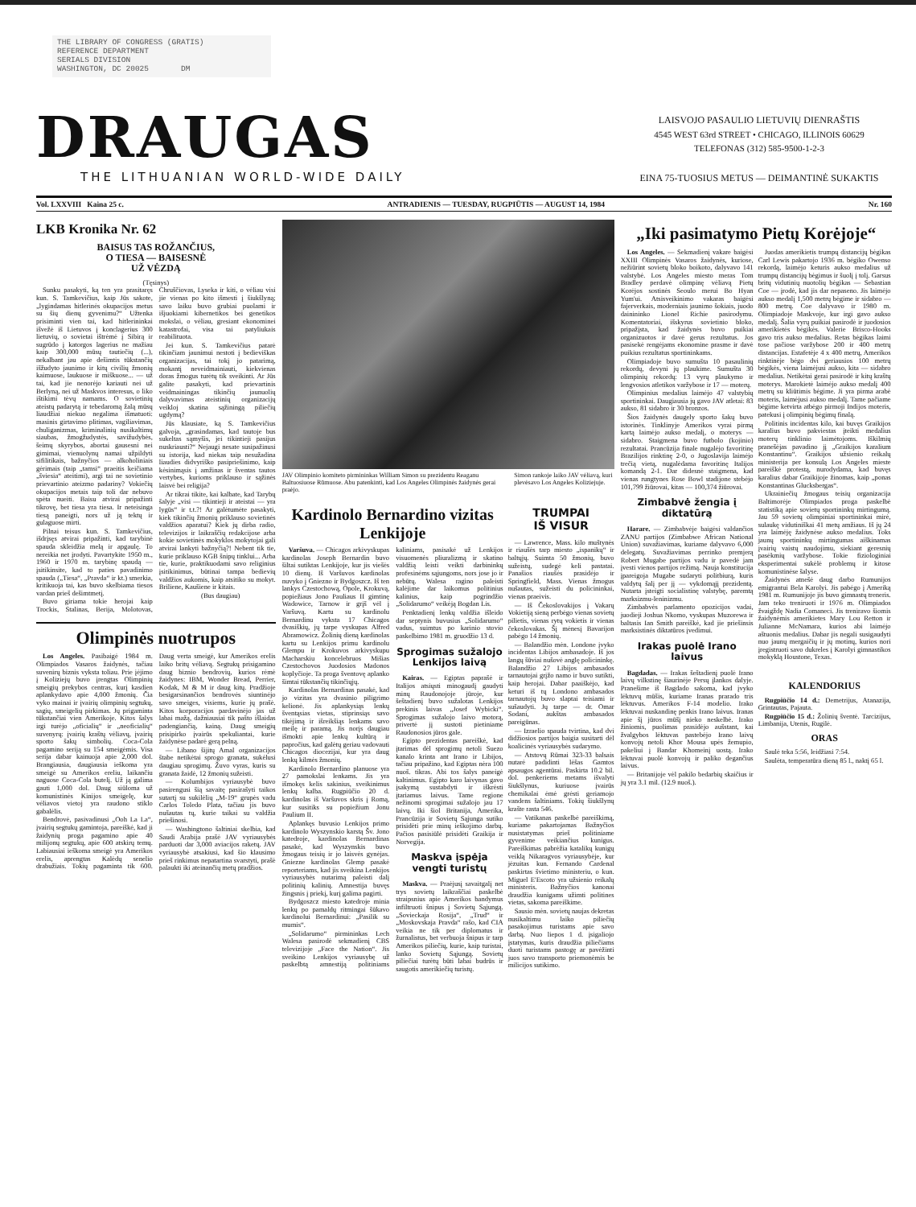THE LIBRARY OF CONGRESS (GRATIS)
REFERENCE DEPARTMENT
SERIALS DIVISION
WASHINGTON, DC 20025 DM
DRAUGAS
THE LITHUANIAN WORLD-WIDE DAILY
LAISVOJO PASAULIO LIETUVIŲ DIENRAŠTIS
4545 WEST 63rd STREET • CHICAGO, ILLINOIS 60629
TELEFONAS (312) 585-9500-1-2-3
EINA 75-TUOSIUS METUS — DEIMANTINĖ SUKAKTIS
Vol. LXXVIII Kaina 25 c. ANTRADIENIS — TUESDAY, RUGPIŪTIS — AUGUST 14, 1984 Nr. 160
LKB Kronika Nr. 62
BAISUS TAS ROŽANČIUS,
O TIESA — BAISESNĖ
UŽ VĖZDĄ
(Tęsinys)
Sunku pasakyti, ką ten yra prasitaręs kun. S. Tamkevičius, kaip Jūs sakote, „lygindamas hitlerinės okupacijos metus su šių dienų gyvenimu?“ Užtenka prisiminti vien tai, kad hitlerininkai išvežė iš Lietuvos į konclagerius 300 lietuvių, o sovietai ištrėmė į Sibirą ir sugrūdo į katorgos lagerius ne mažiau kaip 300,000 mūsų tautiečių (...), nekalbant jau apie dešimtis tūkstančių išžudyto jaunimo ir kitų civilių žmonių kaimuose, laukuose ir miškuose... — už tai, kad jie nenorėjo kariauti nei už Berlyną, nei už Maskvos interesus, o liko ištikimi tėvų namams. O sovietinių ateistų padarytą ir tebedaromą žalą mūsų liaudžiai niekuo negalima išmatuoti: masinis girtavimo plitimas, vagiliavimas, chuliganizmas, kriminalinių nusikaltimų siaubas, žmogžudystės, savižudybės, šeimų skyrybos, abortai gausesni nei gimimai, vienuolynų namai užpildyti sifilitikais, bažnyčios — alkoholiniais gėrimais (taip „tamsi“ praeitis keičiama „šviesia“ ateitimi), argi tai ne sovietinio prievartinio ateizmo padariny? Vokiečių okupacijos metais taip toli dar nebuvo spėta nueiti. Baisu atvirai pripažinti tikrovę, bet tiesa yra tiesa. Ir neteisinga tiesą paneigti, nors už ją tektų ir gulaguose mirti.
Pilnai teisus kun. S. Tamkevičius, išdrįsęs atvirai pripažinti, kad tarybinė spauda skleidžia melą ir apgaulę. To nereikia net įrodyti. Pavartykite 1950 m., 1960 ir 1970 m. tarybinę spaudą — įsitikinsite, kad to paties pavadinimo spauda („Tiesa“, „Pravda“ ir kt.) smerkia, kritikuoja tai, kas buvo skelbiama tiesos vardan prieš dešimtmetį.
Buvo giriama tokie herojai kaip Trockis, Stalinas, Berija, Molotovas, Chruščiovas, Lyseka ir kiti, o vėliau visi jie vienas po kito išmesti į šiukšlyną; savo laiku buvo grubiai puolami ir išjuokiami kibernetikos bei genetikos mokslai, o vėliau, gresiant ekonominei katastrofai, visa tai patyliukais reabilituota.
Jei kun. S. Tamkevičius patarė tikinčiam jaunimui nestoti į bedieviškas organizacijas, tai tokį jo patarimą, mokantį neveidmainiauti, kiekvienas doras žmogus turėtų tik sveikinti. Ar Jūs galite pasakyti, kad prievartinis veidmainingas tikinčių jaunuolių dalyvavimas ateistinių organizacijų veikloj skatina sąžiningą piliečių ugdymą?
Jūs klausiate, ką S. Tamkevičius galvoja, „grasindamas, kad tautoje bus sukeltas sąmyšis, jei tikintieji pasijus nuskriausti?“ Nejaugi nesate susipažinusi su istorija, kad niekas taip nesužadina liaudies didvyriško pasipriešinimo, kaip kėsinimąsis į amžinas ir šventas tautos vertybes, kurioms priklauso ir sąžinės laisvė bei religija?
Ar tikrai tikite, kai kalbate, kad Tarybų šalyje „visi — tikintieji ir ateistai — yra lygūs“ ir t.t.?! Ar galėtumėte pasakyti, kiek tikinčių žmonių priklauso sovietinės valdžios aparatui? Kiek jų dirba radio, televizijos ir laikraščių redakcijose arba kokie sovietinės mokyklos mokytojai gali atvirai lankyti bažnyčią?! Nebent tik tie, kurie priklauso KGB šnipų tinklui... Arba tie, kurie, praktikuodami savo religinius įsitikinimus, būtinai tampa bedievių valdžios aukomis, kaip atsitiko su mokyt. Briliene, Kaušiene ir kitais.
(Bus daugiau)
Olimpinės nuotrupos
Los Angeles. Pasibaigė 1984 m. Olimpiados Vasaros žaidynės, tačiau suvenirų biznis vyksta toliau. Prie įėjimo į Koliziejų buvo įrengtas Olimpinių smeigių prekybos centras, kurį kasdien aplankydavo apie 4,000 žmonių. Čia vyko mainai ir įvairių olimpinių segtukų, sagių, smeigelių pirkimas. Jų prigaminta tūkstančiai vien Amerikoje. Kitos šalys irgi turėjo „oficialių“ ir „neoficialių“ suvenyrų: įvairių kraštų vėliavų, įvairių sporto šakų simbolių. Coca-Cola pagamino seriją su 154 smeigėmis. Visa serija dabar kainuoja apie 2,000 dol. Brangiausia, daugiausia ieškoma yra smeigė su Amerikos ereliu, laikančiu naguose Coca-Cola butelį. Už ją galima gauti 1,000 dol. Daug siūloma už komunistinės Kinijos smeigelę, kur vėliavos vietoj yra raudono stiklo gabalėlis.
Bendrovė, pasivadinusi „Ooh La La“, įvairių segtukų gamintoja, pareiškė, kad ji žaidynių proga pagamino apie 40 milijonų segtukų, apie 600 atskirų temų. Labiausiai ieškoma smeigė yra Amerikos erelis, aprengtas Kalėdų senelio drabužiais. Tokių pagaminta tik 600. Daug verta smeigė, kur Amerikos erelis laiko britų vėliavą. Segtukų prisigamino daug biznio bendrovių, kurios rėmė žaidynes: IBM, Wonder Bread, Perrier, Kodak, M & M ir daug kitų. Pradžioje besigarsinančios bendrovės siuntinėjo savo smeiges, visiems, kurie jų prašė. Kitos korporacijos pardavinėjo jas už labai mažą, dažniausiai tik pašto išlaidas padengiančią, kainą. Daug smeigių prisipirko įvairūs spekuliantai, kurie žaidynėse padarė gerą pelną.
— Libano šijitų Amal organizacijos štabe netikėtai sprogo granata, sukėlusi daugiau sprogimų. Žuvo vyras, kuris su granata žaidė, 12 žmonių sužeisti.
— Kolumbijos vyriausybė buvo pasirengusi šią savaitę pasirašyti taikos sutartį su sukilėlių „M-19“ grupės vadu Carlos Toledo Plata, tačiau jis buvo nušautas tų, kurie taikai su valdžia priešinosi.
— Washingtono šaltiniai skelbia, kad Saudi Arabija prašė JAV vyriausybės parduoti dar 3,000 aviacijos raketų. JAV vyriausybė atsakiusi, kad šio klausimo prieš rinkimus nepatartina svarstyti, prašė palaukti iki ateinančių metų pradžios.
JAV Olimpinio komiteto pirmininkas William Simon su prezidentu Reaganu Baltuosiuose Rūmuose. Abu patenkinti, kad Los Angeles Olimpinės žaidynės gerai praėjo.
Simon rankoje laiko JAV vėliavą, kuri plevėsavo Los Angeles Koliziejuje.
Kardinolo Bernardino vizitas Lenkijoje
Varšuva. — Chicagos arkivyskupas kardinolas Joseph Bernardin buvo šiltai sutiktas Lenkijoje, kur jis viešės 10 dienų. Iš Varšuvos kardinolas nuvyko į Gniezno ir Bydgoszcz. Iš ten lankys Czestochową, Opole, Krokuvą, popiežiaus Jono Pauliaus II gimtinę Wadowice, Tarnow ir grįš vėl į Varšuvą. Kartu su kardinolu Bernardinu vyksta 17 Chicagos dvasiškių, jų tarpe vyskupas Alfred Abramowicz. Žolinių dieną kardinolas kartu su Lenkijos primu kardinolu Glempu ir Krokuvos arkivyskupu Macharskiu koncelebruos Mišias Czestochovos Juodosios Madonos koplyčioje. Ta proga šventovę aplanko šimtai tūkstančių tikinčiųjų.
Kardinolas Bernardinas pasakė, kad jo vizitas yra dvasinio piligrimo kelionė. Jis aplankysiąs lenkų šventąsias vietas, stiprinsiąs savo tikėjimą ir išreikšiąs lenkams savo meilę ir paramą. Jis norįs daugiau išmokti apie lenkų kultūrą ir papročius, kad galėtų geriau vadovauti Chicagos diocezijai, kur yra daug lenkų kilmės žmonių.
Kardinolo Bernardino planuose yra 27 pamokslai lenkams. Jis yra išmokęs kelis sakinius, sveikinimus lenkų kalba. Rugpiūčio 20 d. kardinolas iš Varšuvos skris į Romą, kur susitiks su popiežium Jonu Paulium II.
Aplankęs buvusio Lenkijos primo kardinolo Wyszynskio karstą Šv. Jono katedroje, kardinolas Bernardinas pasakė, kad Wyszynskis buvo žmogaus teisių ir jo laisvės gynėjas. Gniezne kardinolas Glemp pasakė reporteriams, kad jis sveikina Lenkijos vyriausybės nutarimą paleisti dalį politinių kalinių. Amnestija buvęs žingsnis į priekį, kurį galima pagirti.
Bydgoszcz miesto katedroje minia lenkų po pamaldų ritmingai šūkavo kardinolui Bernardinui: „Pasilik su mumis“.
„Solidarumo“ pirmininkas Lech Walesa pasirodė sekmadienį CBS televizijoje „Face the Nation“. Jis sveikino Lenkijos vyriausybę už paskelbtą amnestiją politiniams kaliniams, pasisakė už Lenkijos visuomenės pliuralizmą ir skatino valdžią leisti veikti darbininkų profesinėms sąjungoms, nors jose jo ir nebūtų. Walesa ragino paleisti kalėjime dar laikomus politinius kalinius, kaip pogrindžio „Solidarumo“ veikėją Bogdan Lis.
Penktadienį lenkų valdžia išleido dar septynis buvusius „Solidarumo“ vadus, suimtus po karinio stovio paskelbimo 1981 m. gruodžio 13 d.
Sprogimas sužalojo Lenkijos laivą
Kairas. — Egiptas paprašė ir Italijos atsiųsti minogaudį gaudyti minų Raudonojoje jūroje, kur šeštadienį buvo sužalotas Lenkijos prekinis laivas „Josef Wybicki“. Sprogimas sužalojo laivo motorą, privertė jį sustoti pietiniame Raudonosios jūros gale.
Egipto prezidentas pareiškė, kad įtarimas dėl sprogimų netoli Suezo kanalo krinta ant Irano ir Libijos, tačiau pripažino, kad Egiptas nėra 100 nuoš. tikras. Abi tos šalys paneigė kaltinimus. Egipto karo laivynas gavo įsakymą sustabdyti ir iškrėsti įtariamus laivus. Tame regione nežinomi sprogimai sužalojo jau 17 laivų. Iki šiol Britanija, Amerika, Prancūzija ir Sovietų Sąjunga sutiko prisidėti prie minų ieškojimo darbų. Pačios pasisiūlė prisidėti Graikija ir Norvegija.
Maskva įspėja vengti turistų
Maskva. — Praėjusį savaitgalį net trys sovietų laikraščiai paskelbė straipsnius apie Amerikos bandymus infiltruoti šnipus į Sovietų Sąjungą. „Sovieckaja Rosija“, „Trud“ ir „Moskovskaja Pravda“ rašo, kad CIA veikia ne tik per diplomatus ir žurnalistus, bet verbuoja šnipus ir tarp Amerikos piliečių, kurie, kaip turistai, lanko Sovietų Sąjungą. Sovietų piliečiai turėtų būti labai budrūs ir saugotis amerikiečių turistų.
TRUMPAI
IŠ VISUR
— Lawrence, Mass. kilo muštynės ir riaušės tarp miesto „ispanikų“ ir baltųjų. Suimta 50 žmonių, buvo sužeistų, sudegė keli pastatai. Panašios riaušės prasidėjo ir Springfield, Mass. Vienas žmogus nušautas, sužeisti du policininkai, vienas praeivis.
— Iš Čekoslovakijos į Vakarų Vokietiją sieną perbėgo vienas sovietų pilietis, vienas rytų vokietis ir vienas čekoslovakas. Šį mėnesį Bavarijon pabėgo 14 žmonių.
— Balandžio mėn. Londone įvyko incidentas Libijos ambasadoje. Iš jos langų šūviai nušovė anglę policininkę. Balandžio 27 Libijos ambasados tarnautojai grįžo namo ir buvo sutikti, kaip herojai. Dabar paaiškėjo, kad keturi iš tų Londono ambasados tarnautojų buvo slaptai teisiami ir sušaudyti. Jų tarpe — dr. Omar Sodani, aukštas ambasados pareigūnas.
— Izraelio spauda tvirtina, kad dvi didžiosios partijos baigia susitarti dėl koalicinės vyriausybės sudarymo.
— Atstovų Rūmai 323-33 balsais nutarė padidinti lėšas Gamtos apsaugos agentūrai. Paskirta 10.2 bil. dol. penkeriems metams išvalyti šiukšlynus, kuriuose įvairūs chemikalai ėmė grėsti geriamojo vandens šaltiniams. Tokių šiukšlynų krašte rasta 546.
— Vatikanas paskelbė pareiškimą, kuriame pakartojamas Bažnyčios nusistatymas prieš politiniame gyvenime veikiančius kunigus. Pareiškimas pabrėžia katalikų kunigų veiklą Nikaragvos vyriausybėje, kur jėzuitas kun. Fernando Cardenal paskirtas švietimo ministeriu, o kun. Miguel E'Escoto yra užsienio reikalų ministeris. Bažnyčios kanonai draudžia kunigams užimti politines vietas, sakoma pareiškime.
Sausio mėn. sovietų naujas dekretas nusikaltimu laiko piliečių pasakojimus turistams apie savo darbą. Nuo liepos 1 d. įsigaliojo įstatymas, kuris draudžia piliečiams duoti turistams pastogę ar pavėžinti juos savo transporto priemonėmis be milicijos sutikimo.
„Iki pasimatymo Pietų Korėjoje“
Los Angeles. — Sekmadienį vakare baigėsi XXIII Olimpinės Vasaros žaidynės, kuriose, nežiūrint sovietų bloko boikoto, dalyvavo 141 valstybė. Los Angeles miesto meras Tom Bradley perdavė olimpinę vėliavą Pietų Korėjos sostinės Seoulo merui Bo Hyan Yum'ui. Atsisveikinimo vakaras baigėsi fajerverkais, moderniais jaunimo šokiais, juodo dainininko Lionel Richie pasirodymu. Komentatoriai, išskyrus sovietinio bloko, pripažįsta, kad žaidynės buvo puikiai organizuotos ir davė gerus rezultatus. Jos pasisekė rengėjams ekonomine prasme ir davė puikius rezultatus sportininkams.
Olimpiadoje buvo sumušta 10 pasaulinių rekordų, devyni jų plaukime. Sumušta 30 olimpinių rekordų: 13 vyrų plaukymo ir lengvosios atletikos varžybose ir 17 — moterų.
Olimpinius medalius laimėjo 47 valstybių sportininkai. Daugiausia jų gavo JAV atletai: 83 aukso, 81 sidabro ir 30 bronzos.
Šios žaidynės daugely sporto šakų buvo istorinės. Tinklinyje Amerikos vyrai pirmą kartą laimėjo aukso medalį, o moterys — sidabro. Staigmena buvo futbolo (kojinio) rezultatai. Prancūzija finale nugalėjo favoritinę Brazilijos rinktinę 2-0, o Jugoslavija laimėjo trečią vietą, nugalėdama favoritinę Italijos komandą 2-1. Dar didesnė staigmena, kad vienas rungtynes Rose Bowl stadijone stebėjo 101,799 žiūrovai, kitas — 100,374 žiūrovai.
Zimbabvė žengia į diktatūrą
Harare. — Zimbabvėje baigėsi valdančios ZANU partijos (Zimbabwe African National Union) suvažiavimas, kuriame dalyvavo 6,000 delegatų. Suvažiavimas perrinko premjerą Robert Mugabe partijos vadu ir pavedė jam įvesti vienos partijos režimą. Nauja konstitucija įpareigoja Mugabe sudaryti politbiurą, kuris valdytų šalį per jį — vykdomąjį prezidentą. Nutarta įsteigti socialistinę valstybę, paremtą marksizmu-leninizmu.
Zimbabvės parlamento opozicijos vadai, juodieji Joshua Nkomo, vyskupas Muzorewa ir baltasis Ian Smith pareiškė, kad jie priešinsis marksistinės diktatūros įvedimui.
Irakas puolė Irano laivus
Bagdadas. — Irakas šeštadienį puolė Irano laivų vilkstinę šiaurinėje Persų įlankos dalyje. Pranešime iš Bagdado sakoma, kad įvyko lėktuvų mūšis, kuriame Iranas prarado tris lėktuvus. Amerikos F-14 modelio. Irako lėktuvai nuskandinę penkis Irano laivus. Iranas apie šį jūros mūšį nieko neskelbė. Irako žiniomis, puolimas prasidėjo aušstant, kai žvalgybos lėktuvas pastebėjo Irano laivų konvojų netoli Khor Mousa upės žemupio, pakeliui į Bandar Khomeinį uostą. Irako lėktuvai puolė konvojų ir paliko degančius laivus.
— Britanijoje vėl pakilo bedarbių skaičius ir jų yra 3.1 mil. (12.9 nuoš.).
Juodas amerikietis trumpų distancijų bėgikas Carl Lewis pakartojo 1936 m. bėgiko Owenso rekordą, laimėjo keturis aukso medalius už trumpų distancijų bėgimus ir šuolį į tolį. Garsus britų vidutinių nuotolių bėgikas — Sebastian Coe — įrodė, kad jis dar nepaseno. Jis laimėjo aukso medalį 1,500 metrų bėgime ir sidabro — 800 metrų. Coe dalyvavo ir 1980 m. Olimpiadoje Maskvoje, kur irgi gavo aukso medalį. Šalia vyrų puikiai pasirodė ir juodosios amerikietės bėgikės. Valerie Brisco-Hooks gavo tris aukso medalius. Retas bėgikas laimi tose pačiose varžybose 200 ir 400 metrų distancijas. Estafetėje 4 x 400 metrų, Amerikos rinktinėje bėgo dvi geriausios 100 metrų bėgikės, viena laimėjusi aukso, kita — sidabro medalius. Netikėtai gerai pasirodė ir kitų kraštų moterys. Marokietė laimėjo aukso medalį 400 metrų su kliūtimis bėgime. Ji yra pirma arabė moteris, laimėjusi aukso medalį. Tame pačiame bėgime ketvirta atbėgo pirmoji Indijos moteris, patekusi į olimpinių bėgimų finalą.
Politinis incidentas kilo, kai buvęs Graikijos karalius buvo pakviestas įteikti medalius moterų tinklinio laimėtojoms. Iškilmių pranešėjas pavadino jį „Graikijos karalium Konstantinu“. Graikijos užsienio reikalų ministerija per konsulą Los Angeles mieste pareiškė protestą, nurodydama, kad buvęs karalius dabar Graikijoje žinomas, kaip „ponas Konstantinas Glucksbergas“.
Ukrainiečių žmogaus teisių organizacija Baltimorėje Olimpiados proga paskelbė statistiką apie sovietų sportininkų mirtingumą. Jau 59 sovietų olimpiniai sportininkai mirė, sulaukę vidutiniškai 41 metų amžiaus. Iš jų 24 yra laimėję žaidynėse aukso medalius. Toks jaunų sportininkų mirtingumas aiškinamas įvairių vaistų naudojimu, siekiant geresnių pasėkmių varžybose. Tokie fiziologiniai eksperimentai sukėlė problemų ir kitose komunistinėse šalyse.
Žaidynės atnešė daug darbo Rumunijos emigrantui Bela Karolyi. Jis pabėgo į Ameriką 1981 m. Rumunijoje jis buvo gimnastų treneris. Jam teko treniruoti ir 1976 m. Olimpiados žvaigždę Nadia Comaneci. Jis treniravo šiomis žaidynėmis amerikietes Mary Lou Retton ir Julianne McNamara, kurios abi laimėjo aštuonis medalius. Dabar jis negali susigaudyti nuo jaunų mergaičių ir jų motinų, kurios nori įregistruoti savo dukreles į Karolyi gimnastikos mokyklą Houstone, Texas.
KALENDORIUS
Rugpiūčio 14 d.: Demetrijus, Atanazija, Grintautas, Pajauta.
Rugpiūčio 15 d.: Žolinių šventė. Tarcizijus, Limbanija, Utenis, Rugilė.
ORAS
Saulė teka 5:56, leidžiasi 7:54.
Saulėta, temperatūra dieną 85 l., naktį 65 l.